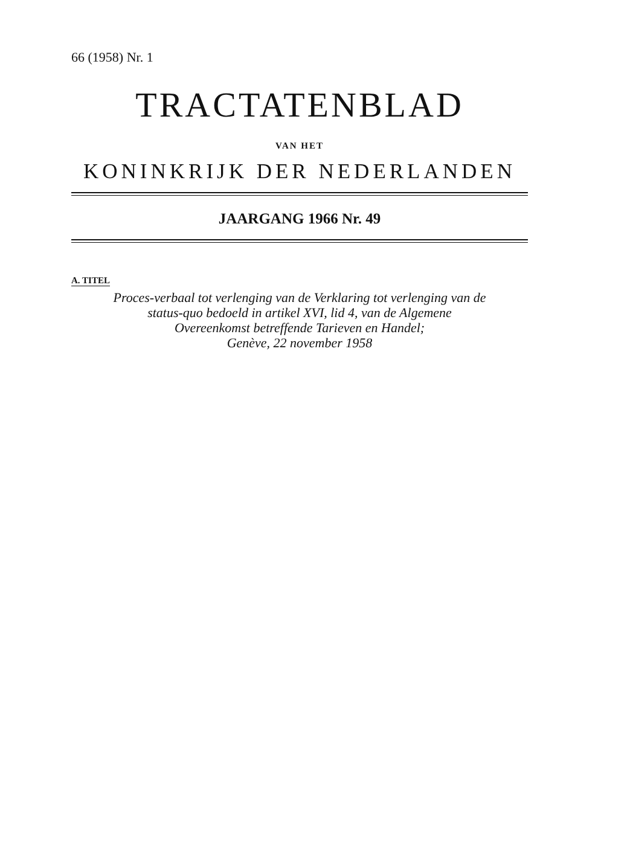66 (1958) Nr. 1
TRACTATENBLAD
VAN HET
KONINKRIJK DER NEDERLANDEN
JAARGANG 1966 Nr. 49
A. TITEL
Proces-verbaal tot verlenging van de Verklaring tot verlenging van de
status-quo bedoeld in artikel XVI, lid 4, van de Algemene
Overeenkomst betreffende Tarieven en Handel;
Genève, 22 november 1958